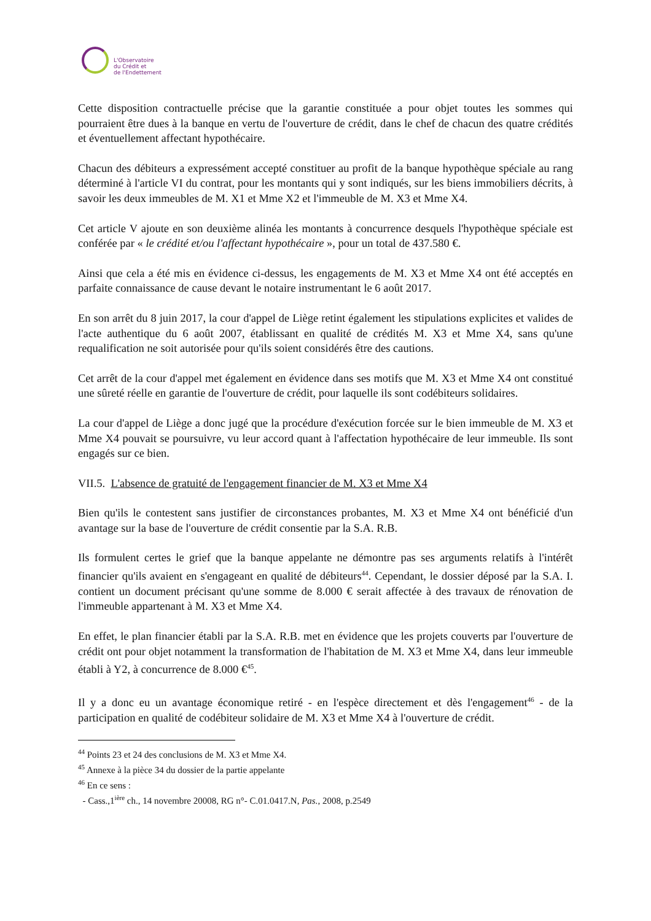L'Observatoire
du Crédit et
de l'Endettement
Cette disposition contractuelle précise que la garantie constituée a pour objet toutes les sommes qui pourraient être dues à la banque en vertu de l'ouverture de crédit, dans le chef de chacun des quatre crédités et éventuellement affectant hypothécaire.
Chacun des débiteurs a expressément accepté constituer au profit de la banque hypothèque spéciale au rang déterminé à l'article VI du contrat, pour les montants qui y sont indiqués, sur les biens immobiliers décrits, à savoir les deux immeubles de M. X1 et Mme X2 et l'immeuble de M. X3 et Mme X4.
Cet article V ajoute en son deuxième alinéa les montants à concurrence desquels l'hypothèque spéciale est conférée par « le crédité et/ou l'affectant hypothécaire », pour un total de 437.580 €.
Ainsi que cela a été mis en évidence ci-dessus, les engagements de M. X3 et Mme X4 ont été acceptés en parfaite connaissance de cause devant le notaire instrumentant le 6 août 2017.
En son arrêt du 8 juin 2017, la cour d'appel de Liège retint également les stipulations explicites et valides de l'acte authentique du 6 août 2007, établissant en qualité de crédités M. X3 et Mme X4, sans qu'une requalification ne soit autorisée pour qu'ils soient considérés être des cautions.
Cet arrêt de la cour d'appel met également en évidence dans ses motifs que M. X3 et Mme X4 ont constitué une sûreté réelle en garantie de l'ouverture de crédit, pour laquelle ils sont codébiteurs solidaires.
La cour d'appel de Liège a donc jugé que la procédure d'exécution forcée sur le bien immeuble de M. X3 et Mme X4 pouvait se poursuivre, vu leur accord quant à l'affectation hypothécaire de leur immeuble. Ils sont engagés sur ce bien.
VII.5. L'absence de gratuité de l'engagement financier de M. X3 et Mme X4
Bien qu'ils le contestent sans justifier de circonstances probantes, M. X3 et Mme X4 ont bénéficié d'un avantage sur la base de l'ouverture de crédit consentie par la S.A. R.B.
Ils formulent certes le grief que la banque appelante ne démontre pas ses arguments relatifs à l'intérêt financier qu'ils avaient en s'engageant en qualité de débiteurs<sup>44</sup>. Cependant, le dossier déposé par la S.A. I. contient un document précisant qu'une somme de 8.000 € serait affectée à des travaux de rénovation de l'immeuble appartenant à M. X3 et Mme X4.
En effet, le plan financier établi par la S.A. R.B. met en évidence que les projets couverts par l'ouverture de crédit ont pour objet notamment la transformation de l'habitation de M. X3 et Mme X4, dans leur immeuble établi à Y2, à concurrence de 8.000 €<sup>45</sup>.
Il y a donc eu un avantage économique retiré - en l'espèce directement et dès l'engagement<sup>46</sup> - de la participation en qualité de codébiteur solidaire de M. X3 et Mme X4 à l'ouverture de crédit.
<sup>44</sup> Points 23 et 24 des conclusions de M. X3 et Mme X4.
<sup>45</sup> Annexe à la pièce 34 du dossier de la partie appelante
<sup>46</sup> En ce sens :
- Cass.,1<sup>ière</sup> ch., 14 novembre 20008, RG n°- C.01.0417.N, Pas., 2008, p.2549